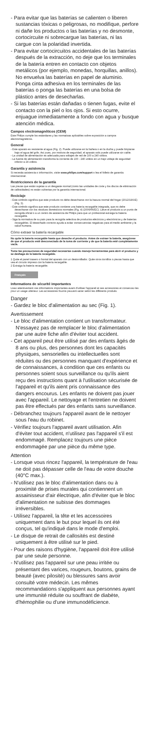- Para evitar que las baterías se calienten o liberen sustancias tóxicas o peligrosas, no modifique, perfore ni dañe los productos o las baterías y no desmonte, cortocircuite ni sobrecargue las baterías, ni las cargue con la polaridad invertida.
- Para evitar cortocircuitos accidentales de las baterías después de la extracción, no deje que los terminales de la batería entren en contacto con objetos metálicos (por ejemplo, monedas, horquillas, anillos). No envuelva las baterías en papel de aluminio. Ponga cinta adhesiva en los terminales de las baterías o ponga las baterías en una bolsa de plástico antes de desecharlas.
- Si las baterías están dañadas o tienen fugas, evite el contacto con la piel o los ojos. Si esto ocurre, enjuague inmediatamente a fondo con agua y busque atención médica.
Campos electromagnéticos (CEM)
Este Philips cumple los estándares y las normativas aplicables sobre exposición a campos electromagnéticos.
General
- Este aparato es resistente al agua (Fig. 2). Puede utilizarse en la bañera o en la ducha y puede limpiarse bajo el agua del grifo. Así pues, por motivos de seguridad, el aparato solo puede utilizarse sin cable.
- La unidad de alimentación es adecuada para voltajes de red de 100 a 240 voltios.
- La fuente de alimentación transforma la corriente de 100 - 240 voltios en un bajo voltaje de seguridad inferior a 24 voltios.
Garantía y asistencia
Si necesita asistencia o información, visite www.philips.com/support o lea el folleto de garantía internacional.
Restricciones de la garantía
Las piezas que están sujetas a un desgaste normal (como las unidades de corte y los discos de eliminación de callosidades) no están cubiertas por la garantía internacional.
Reciclaje
- Este símbolo significa que este producto no debe desecharse con la basura normal del hogar (2012/19/UE) (Fig. 3).
- Este símbolo significa que este producto contiene una batería recargable integrada, que no debe desecharse con los residuos domésticos normales (Fig. 4) (2006/66/EC). Lleve el producto a un punto de recogida oficial o a un centro de asistencia de Philips para que un profesional extraiga la batería recargable.
- Siga la normativa de su país para la recogida selectiva de productos eléctricos y electrónicos y de baterías recargables. El desechado correcto ayuda a evitar consecuencias negativas para el medio ambiente y la salud humana.
Cómo extraer la batería recargable
No quite la batería recargable hasta que deseche el producto. Antes de extraer la batería, asegúrese de que el producto esté desconectado de la toma de corriente y de que la batería esté completamente vacía.
Tome las precauciones de seguridad necesarias cuando maneje herramientas para abrir el producto y se deshaga de la batería recargable.
1 Quite el panel trasero o frontal del aparato con un destornillador. Quite otros tornillos o piezas hasta que vea el circuito impreso con la batería recargable.
2 Extraiga la batería recargable.
Français
Informations de sécurité importantes
Lisez attentivement ces informations importantes avant d'utiliser l'appareil et ses accessoires et conservez-les pour un usage ultérieur. Les accessoires fournis peuvent varier selon les différents produits.
Danger
- Gardez le bloc d'alimentation au sec (Fig. 1).
Avertissement
- Le bloc d'alimentation contient un transformateur. N'essayez pas de remplacer le bloc d'alimentation par une autre fiche afin d'éviter tout accident.
- Cet appareil peut être utilisé par des enfants âgés de 8 ans ou plus, des personnes dont les capacités physiques, sensorielles ou intellectuelles sont réduites ou des personnes manquant d'expérience et de connaissances, à condition que ces enfants ou personnes soient sous surveillance ou qu'ils aient reçu des instructions quant à l'utilisation sécurisée de l'appareil et qu'ils aient pris connaissance des dangers encourus. Les enfants ne doivent pas jouer avec l'appareil. Le nettoyage et l'entretien ne doivent pas être effectués par des enfants sans surveillance.
- Débranchez toujours l'appareil avant de le nettoyer sous l'eau du robinet.
- Vérifiez toujours l'appareil avant utilisation. Afin d'éviter tout accident, n'utilisez pas l'appareil s'il est endommagé. Remplacez toujours une pièce endommagée par une pièce du même type.
Attention
- Lorsque vous rincez l'appareil, la température de l'eau ne doit pas dépasser celle de l'eau de votre douche (40°C max.).
- N'utilisez pas le bloc d'alimentation dans ou à proximité de prises murales qui contiennent un assainisseur d'air électrique, afin d'éviter que le bloc d'alimentation ne subisse des dommages irréversibles.
- Utilisez l'appareil, la tête et les accessoires uniquement dans le but pour lequel ils ont été conçus, tel qu'indiqué dans le mode d'emploi.
- Le disque de retrait de callosités est destiné uniquement à être utilisé sur le pied.
- Pour des raisons d'hygiène, l'appareil doit être utilisé par une seule personne.
- N'utilisez pas l'appareil sur une peau irritée ou présentant des varices, rougeurs, boutons, grains de beauté (avec pilosité) ou blessures sans avoir consulté votre médecin. Les mêmes recommandations s'appliquent aux personnes ayant une immunité réduite ou souffrant de diabète, d'hémophilie ou d'une immunodéficience.